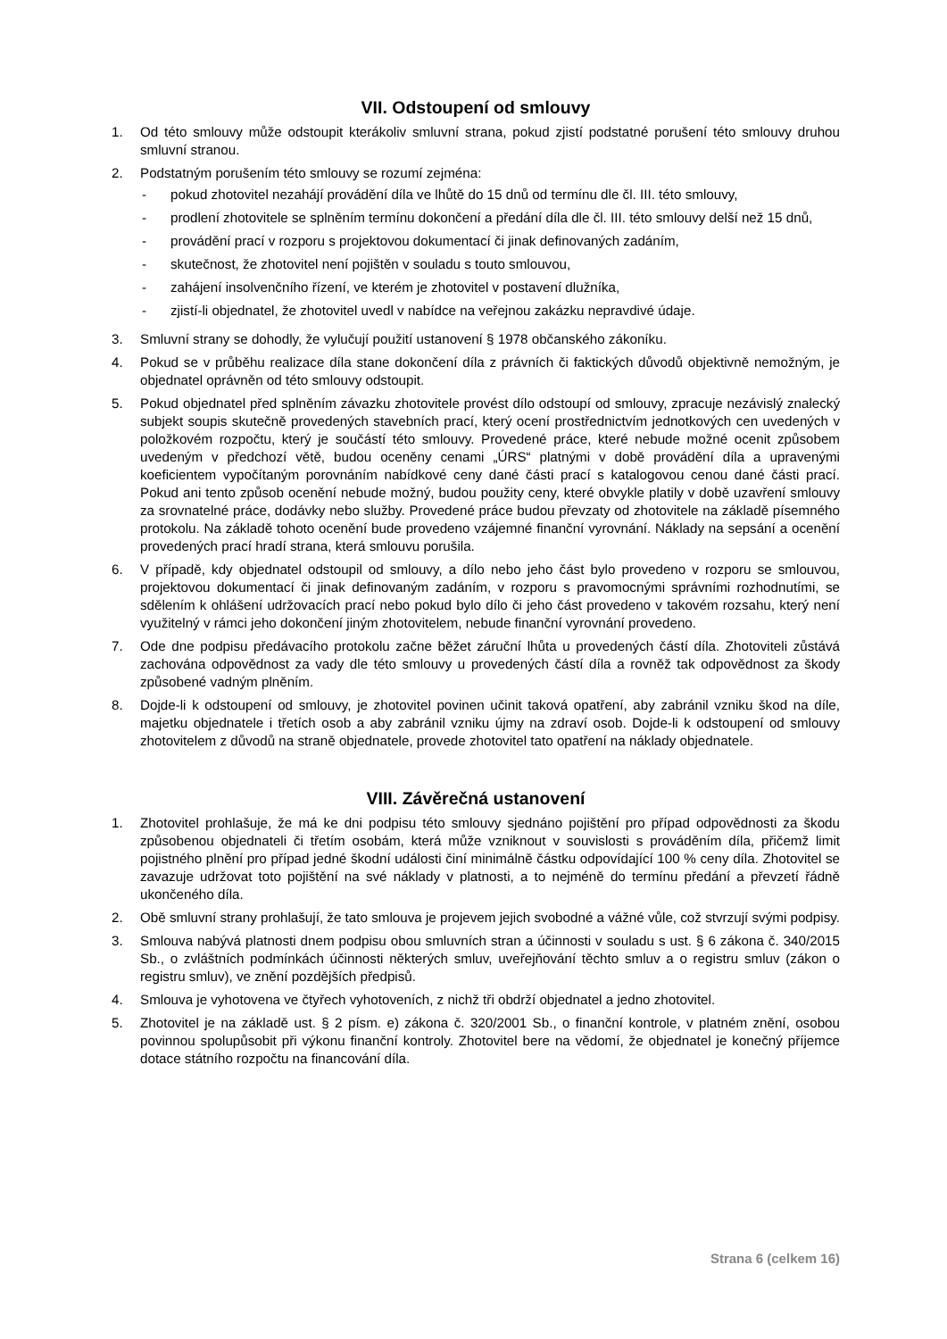VII. Odstoupení od smlouvy
1. Od této smlouvy může odstoupit kterákoliv smluvní strana, pokud zjistí podstatné porušení této smlouvy druhou smluvní stranou.
2. Podstatným porušením této smlouvy se rozumí zejména:
- pokud zhotovitel nezahájí provádění díla ve lhůtě do 15 dnů od termínu dle čl. III. této smlouvy,
- prodlení zhotovitele se splněním termínu dokončení a předání díla dle čl. III. této smlouvy delší než 15 dnů,
- provádění prací v rozporu s projektovou dokumentací či jinak definovaných zadáním,
- skutečnost, že zhotovitel není pojištěn v souladu s touto smlouvou,
- zahájení insolvenčního řízení, ve kterém je zhotovitel v postavení dlužníka,
- zjistí-li objednatel, že zhotovitel uvedl v nabídce na veřejnou zakázku nepravdivé údaje.
3. Smluvní strany se dohodly, že vylučují použití ustanovení § 1978 občanského zákoníku.
4. Pokud se v průběhu realizace díla stane dokončení díla z právních či faktických důvodů objektivně nemožným, je objednatel oprávněn od této smlouvy odstoupit.
5. Pokud objednatel před splněním závazku zhotovitele provést dílo odstoupí od smlouvy, zpracuje nezávislý znalecký subjekt soupis skutečně provedených stavebních prací, který ocení prostřednictvím jednotkových cen uvedených v položkovém rozpočtu, který je součástí této smlouvy. Provedené práce, které nebude možné ocenit způsobem uvedeným v předchozí větě, budou oceněny cenami „ÚRS“ platnými v době provádění díla a upravenými koeficientem vypočítaným porovnáním nabídkové ceny dané části prací s katalogovou cenou dané části prací. Pokud ani tento způsob ocenění nebude možný, budou použity ceny, které obvykle platily v době uzavření smlouvy za srovnatelné práce, dodávky nebo služby. Provedené práce budou převzaty od zhotovitele na základě písemného protokolu. Na základě tohoto ocenění bude provedeno vzájemné finanční vyrovnání. Náklady na sepsání a ocenění provedených prací hradí strana, která smlouvu porušila.
6. V případě, kdy objednatel odstoupil od smlouvy, a dílo nebo jeho část bylo provedeno v rozporu se smlouvou, projektovou dokumentací či jinak definovaným zadáním, v rozporu s pravomocnými správními rozhodnutími, se sdělením k ohlášení udržovacích prací nebo pokud bylo dílo či jeho část provedeno v takovém rozsahu, který není využitelný v rámci jeho dokončení jiným zhotovitelem, nebude finanční vyrovnání provedeno.
7. Ode dne podpisu předávacího protokolu začne běžet záruční lhůta u provedených částí díla. Zhotoviteli zůstává zachována odpovědnost za vady dle této smlouvy u provedených částí díla a rovněž tak odpovědnost za škody způsobené vadným plněním.
8. Dojde-li k odstoupení od smlouvy, je zhotovitel povinen učinit taková opatření, aby zabránil vzniku škod na díle, majetku objednatele i třetích osob a aby zabránil vzniku újmy na zdraví osob. Dojde-li k odstoupení od smlouvy zhotovitelem z důvodů na straně objednatele, provede zhotovitel tato opatření na náklady objednatele.
VIII. Závěrečná ustanovení
1. Zhotovitel prohlašuje, že má ke dni podpisu této smlouvy sjednáno pojištění pro případ odpovědnosti za škodu způsobenou objednateli či třetím osobám, která může vzniknout v souvislosti s prováděním díla, přičemž limit pojistného plnění pro případ jedné škodní události činí minimálně částku odpovídající 100 % ceny díla. Zhotovitel se zavazuje udržovat toto pojištění na své náklady v platnosti, a to nejméně do termínu předání a převzetí řádně ukončeného díla.
2. Obě smluvní strany prohlašují, že tato smlouva je projevem jejich svobodné a vážné vůle, což stvrzují svými podpisy.
3. Smlouva nabývá platnosti dnem podpisu obou smluvních stran a účinnosti v souladu s ust. § 6 zákona č. 340/2015 Sb., o zvláštních podmínkách účinnosti některých smluv, uveřejňování těchto smluv a o registru smluv (zákon o registru smluv), ve znění pozdějších předpisů.
4. Smlouva je vyhotovena ve čtyřech vyhotoveních, z nichž tři obdrží objednatel a jedno zhotovitel.
5. Zhotovitel je na základě ust. § 2 písm. e) zákona č. 320/2001 Sb., o finanční kontrole, v platném znění, osobou povinnou spolupůsobit při výkonu finanční kontroly. Zhotovitel bere na vědomí, že objednatel je konečný příjemce dotace státního rozpočtu na financování díla.
Strana 6 (celkem 16)